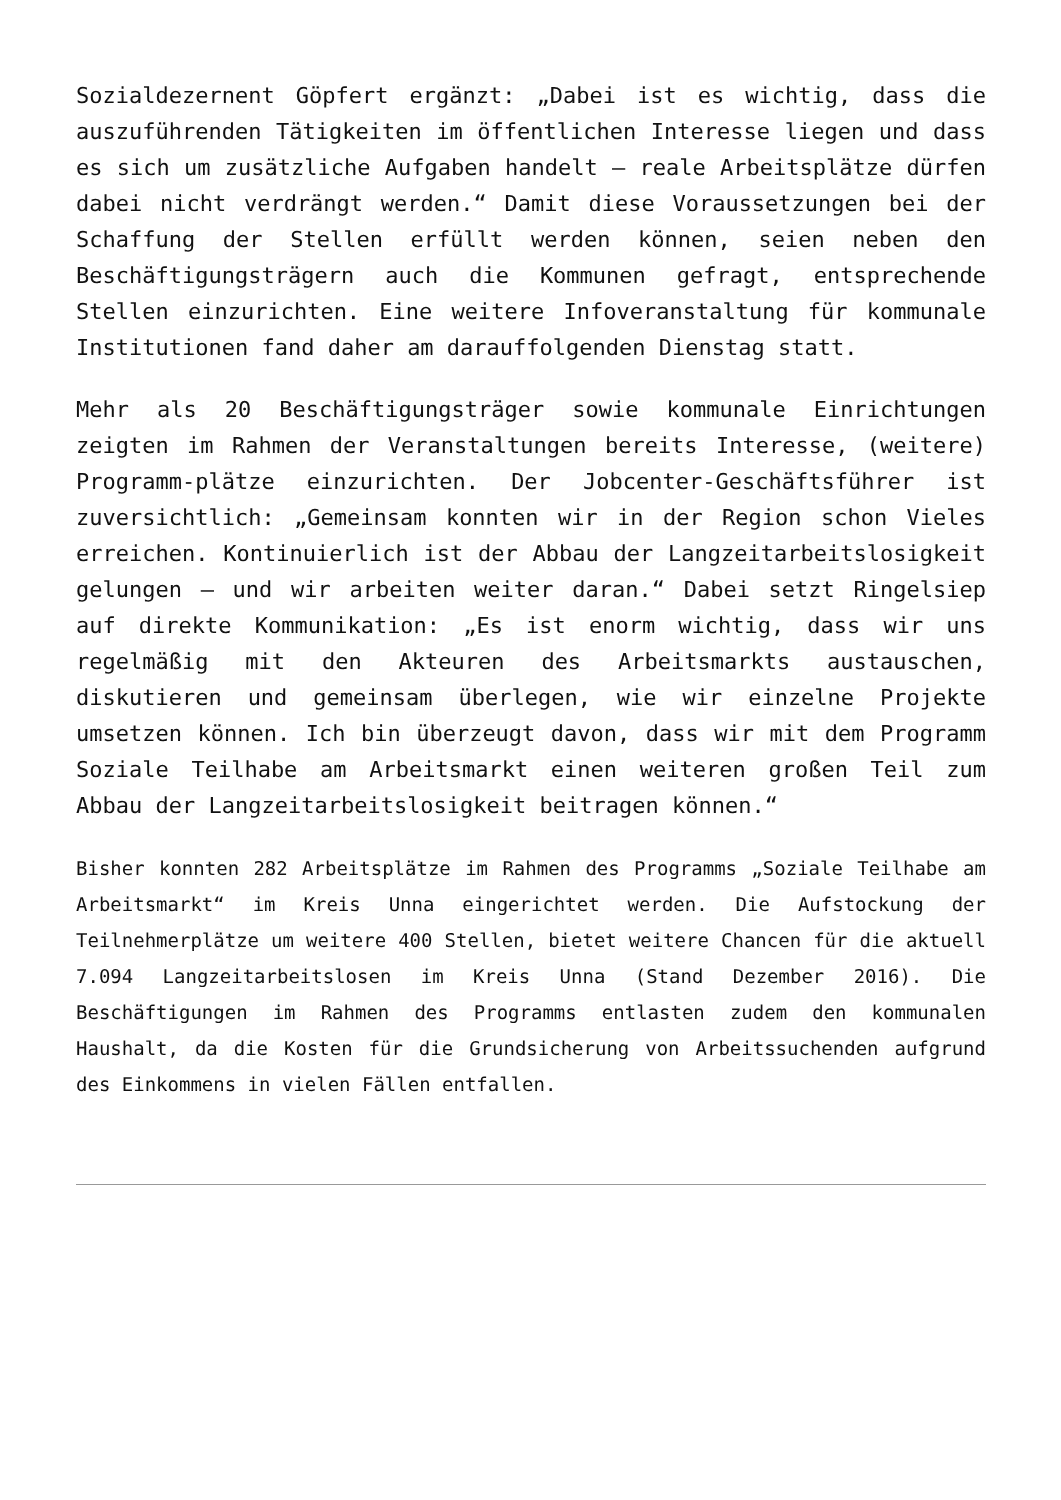Sozialdezernent Göpfert ergänzt: „Dabei ist es wichtig, dass die auszuführenden Tätigkeiten im öffentlichen Interesse liegen und dass es sich um zusätzliche Aufgaben handelt – reale Arbeitsplätze dürfen dabei nicht verdrängt werden.“ Damit diese Voraussetzungen bei der Schaffung der Stellen erfüllt werden können, seien neben den Beschäftigungsträgern auch die Kommunen gefragt, entsprechende Stellen einzurichten. Eine weitere Infoveranstaltung für kommunale Institutionen fand daher am darauffolgenden Dienstag statt.
Mehr als 20 Beschäftigungsträger sowie kommunale Einrichtungen zeigten im Rahmen der Veranstaltungen bereits Interesse, (weitere) Programm-plätze einzurichten. Der Jobcenter-Geschäftsführer ist zuversichtlich: „Gemeinsam konnten wir in der Region schon Vieles erreichen. Kontinuierlich ist der Abbau der Langzeitarbeitslosigkeit gelungen – und wir arbeiten weiter daran.“ Dabei setzt Ringelsiep auf direkte Kommunikation: „Es ist enorm wichtig, dass wir uns regelmäßig mit den Akteuren des Arbeitsmarkts austauschen, diskutieren und gemeinsam überlegen, wie wir einzelne Projekte umsetzen können. Ich bin überzeugt davon, dass wir mit dem Programm Soziale Teilhabe am Arbeitsmarkt einen weiteren großen Teil zum Abbau der Langzeitarbeitslosigkeit beitragen können.“
Bisher konnten 282 Arbeitsplätze im Rahmen des Programms „Soziale Teilhabe am Arbeitsmarkt“ im Kreis Unna eingerichtet werden. Die Aufstockung der Teilnehmerplätze um weitere 400 Stellen, bietet weitere Chancen für die aktuell 7.094 Langzeitarbeitslosen im Kreis Unna (Stand Dezember 2016). Die Beschäftigungen im Rahmen des Programms entlasten zudem den kommunalen Haushalt, da die Kosten für die Grundsicherung von Arbeitssuchenden aufgrund des Einkommens in vielen Fällen entfallen.